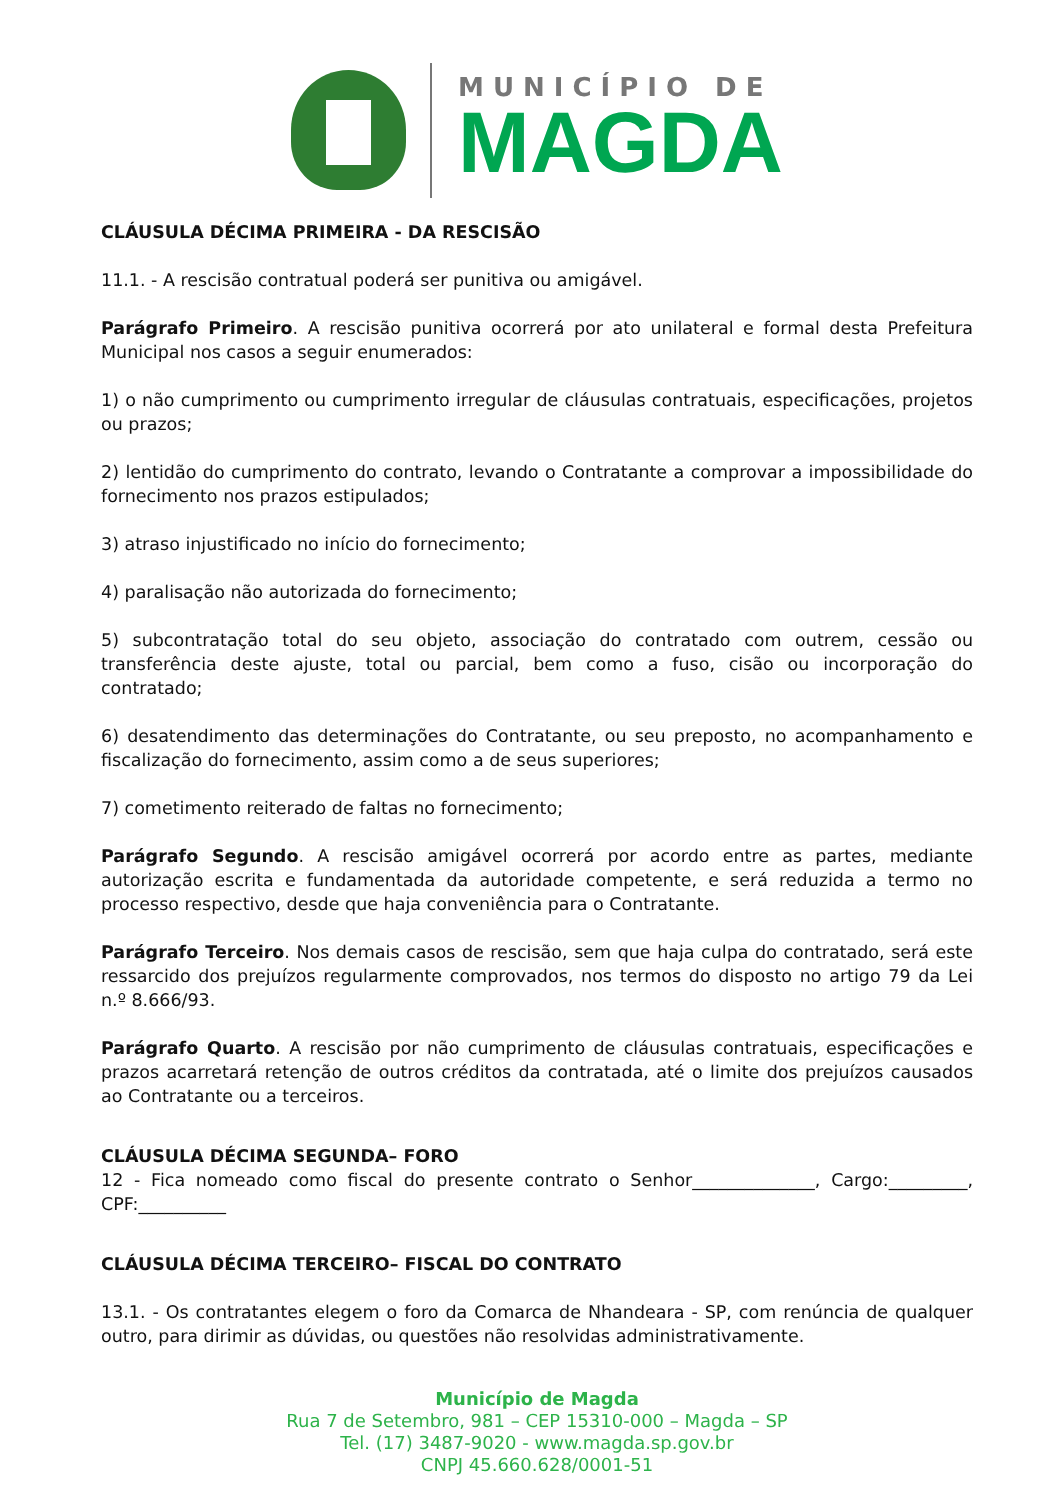MUNICÍPIO DE
MAGDA
CLÁUSULA DÉCIMA PRIMEIRA - DA RESCISÃO
11.1. - A rescisão contratual poderá ser punitiva ou amigável.
Parágrafo Primeiro. A rescisão punitiva ocorrerá por ato unilateral e formal desta Prefeitura Municipal nos casos a seguir enumerados:
1) o não cumprimento ou cumprimento irregular de cláusulas contratuais, especificações, projetos ou prazos;
2) lentidão do cumprimento do contrato, levando o Contratante a comprovar a impossibilidade do fornecimento nos prazos estipulados;
3) atraso injustificado no início do fornecimento;
4) paralisação não autorizada do fornecimento;
5) subcontratação total do seu objeto, associação do contratado com outrem, cessão ou transferência deste ajuste, total ou parcial, bem como a fuso, cisão ou incorporação do contratado;
6) desatendimento das determinações do Contratante, ou seu preposto, no acompanhamento e fiscalização do fornecimento, assim como a de seus superiores;
7) cometimento reiterado de faltas no fornecimento;
Parágrafo Segundo. A rescisão amigável ocorrerá por acordo entre as partes, mediante autorização escrita e fundamentada da autoridade competente, e será reduzida a termo no processo respectivo, desde que haja conveniência para o Contratante.
Parágrafo Terceiro. Nos demais casos de rescisão, sem que haja culpa do contratado, será este ressarcido dos prejuízos regularmente comprovados, nos termos do disposto no artigo 79 da Lei n.º 8.666/93.
Parágrafo Quarto. A rescisão por não cumprimento de cláusulas contratuais, especificações e prazos acarretará retenção de outros créditos da contratada, até o limite dos prejuízos causados ao Contratante ou a terceiros.
CLÁUSULA DÉCIMA SEGUNDA– FORO
12 - Fica nomeado como fiscal do presente contrato o Senhor______________, Cargo:_________, CPF:__________
CLÁUSULA DÉCIMA TERCEIRO– FISCAL DO CONTRATO
13.1. - Os contratantes elegem o foro da Comarca de Nhandeara - SP, com renúncia de qualquer outro, para dirimir as dúvidas, ou questões não resolvidas administrativamente.
Município de Magda
Rua 7 de Setembro, 981 – CEP 15310-000 – Magda – SP
Tel. (17) 3487-9020 - www.magda.sp.gov.br
CNPJ 45.660.628/0001-51